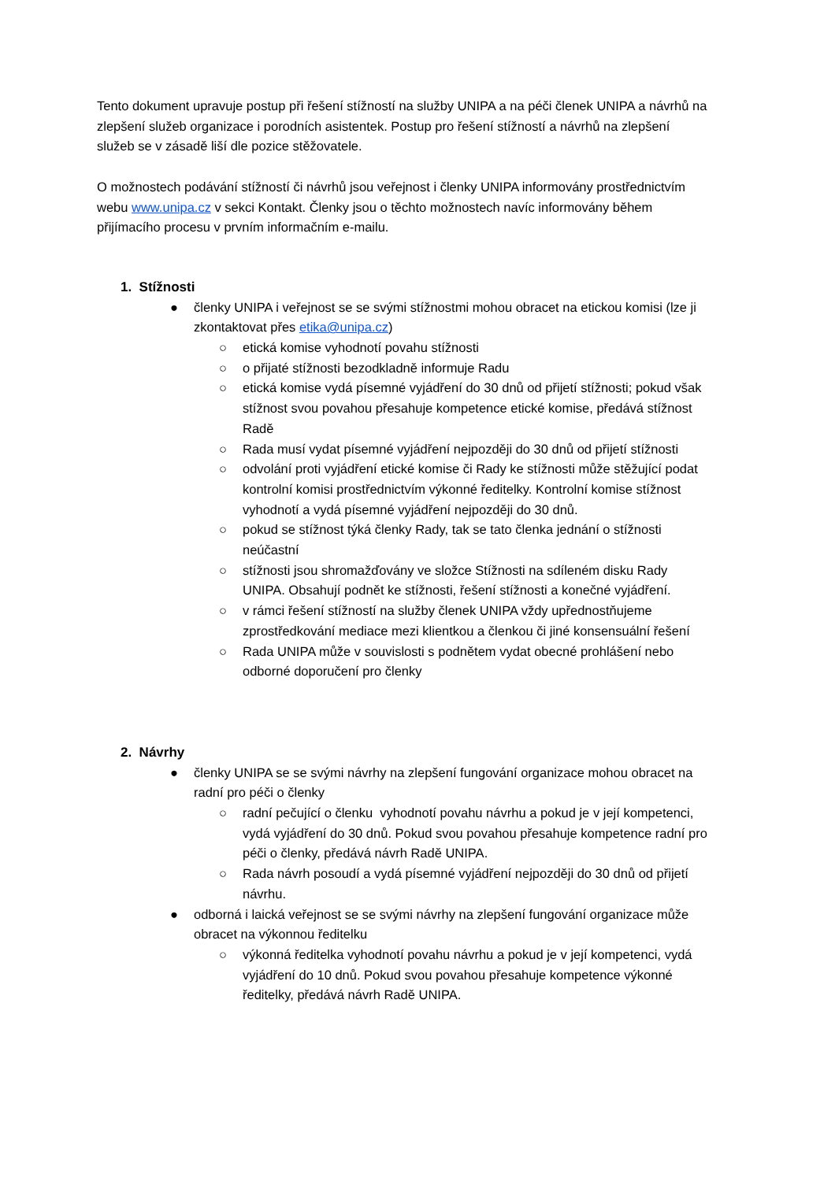Tento dokument upravuje postup při řešení stížností na služby UNIPA a na péči členek UNIPA a návrhů na zlepšení služeb organizace i porodních asistentek. Postup pro řešení stížností a návrhů na zlepšení služeb se v zásadě liší dle pozice stěžovatele.
O možnostech podávání stížností či návrhů jsou veřejnost i členky UNIPA informovány prostřednictvím webu www.unipa.cz v sekci Kontakt. Členky jsou o těchto možnostech navíc informovány během přijímacího procesu v prvním informačním e-mailu.
1. Stížnosti
● členky UNIPA i veřejnost se se svými stížnostmi mohou obracet na etickou komisi (lze ji zkontaktovat přes etika@unipa.cz)
○ etická komise vyhodnotí povahu stížnosti
○ o přijaté stížnosti bezodkladně informuje Radu
○ etická komise vydá písemné vyjádření do 30 dnů od přijetí stížnosti; pokud však stížnost svou povahou přesahuje kompetence etické komise, předává stížnost Radě
○ Rada musí vydat písemné vyjádření nejpozději do 30 dnů od přijetí stížnosti
○ odvolání proti vyjádření etické komise či Rady ke stížnosti může stěžující podat kontrolní komisi prostřednictvím výkonné ředitelky. Kontrolní komise stížnost vyhodnotí a vydá písemné vyjádření nejpozději do 30 dnů.
○ pokud se stížnost týká členky Rady, tak se tato členka jednání o stížnosti neúčastní
○ stížnosti jsou shromažďovány ve složce Stížnosti na sdíleném disku Rady UNIPA. Obsahují podnět ke stížnosti, řešení stížnosti a konečné vyjádření.
○ v rámci řešení stížností na služby členek UNIPA vždy upřednostňujeme zprostředkování mediace mezi klientkou a členkou či jiné konsensuální řešení
○ Rada UNIPA může v souvislosti s podnětem vydat obecné prohlášení nebo odborné doporučení pro členky
2. Návrhy
● členky UNIPA se se svými návrhy na zlepšení fungování organizace mohou obracet na radní pro péči o členky
○ radní pečující o členku vyhodnotí povahu návrhu a pokud je v její kompetenci, vydá vyjádření do 30 dnů. Pokud svou povahou přesahuje kompetence radní pro péči o členky, předává návrh Radě UNIPA.
○ Rada návrh posoudí a vydá písemné vyjádření nejpozději do 30 dnů od přijetí návrhu.
● odborná i laická veřejnost se se svými návrhy na zlepšení fungování organizace může obracet na výkonnou ředitelku
○ výkonná ředitelka vyhodnotí povahu návrhu a pokud je v její kompetenci, vydá vyjádření do 10 dnů. Pokud svou povahou přesahuje kompetence výkonné ředitelky, předává návrh Radě UNIPA.